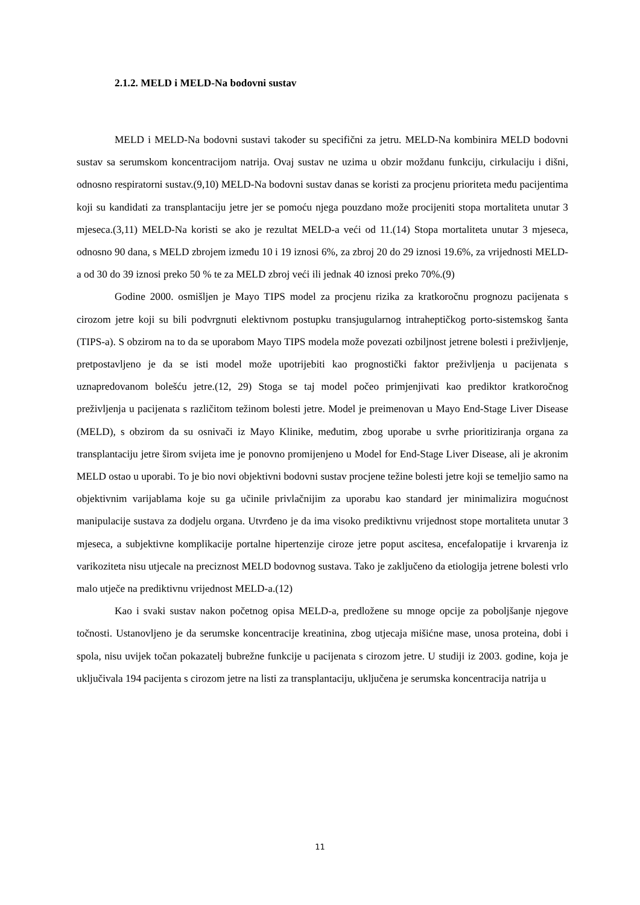2.1.2. MELD i MELD-Na bodovni sustav
MELD i MELD-Na bodovni sustavi također su specifični za jetru. MELD-Na kombinira MELD bodovni sustav sa serumskom koncentracijom natrija. Ovaj sustav ne uzima u obzir moždanu funkciju, cirkulaciju i dišni, odnosno respiratorni sustav.(9,10) MELD-Na bodovni sustav danas se koristi za procjenu prioriteta među pacijentima koji su kandidati za transplantaciju jetre jer se pomoću njega pouzdano može procijeniti stopa mortaliteta unutar 3 mjeseca.(3,11) MELD-Na koristi se ako je rezultat MELD-a veći od 11.(14) Stopa mortaliteta unutar 3 mjeseca, odnosno 90 dana, s MELD zbrojem između 10 i 19 iznosi 6%, za zbroj 20 do 29 iznosi 19.6%, za vrijednosti MELD-a od 30 do 39 iznosi preko 50 % te za MELD zbroj veći ili jednak 40 iznosi preko 70%.(9)
Godine 2000. osmišljen je Mayo TIPS model za procjenu rizika za kratkoročnu prognozu pacijenata s cirozom jetre koji su bili podvrgnuti elektivnom postupku transjugularnog intraheptičkog porto-sistemskog šanta (TIPS-a). S obzirom na to da se uporabom Mayo TIPS modela može povezati ozbiljnost jetrene bolesti i preživljenje, pretpostavljeno je da se isti model može upotrijebiti kao prognostički faktor preživljenja u pacijenata s uznapredovanom bolešću jetre.(12, 29) Stoga se taj model počeo primjenjivati kao prediktor kratkoročnog preživljenja u pacijenata s različitom težinom bolesti jetre. Model je preimenovan u Mayo End-Stage Liver Disease (MELD), s obzirom da su osnivači iz Mayo Klinike, međutim, zbog uporabe u svrhe prioritiziranja organa za transplantaciju jetre širom svijeta ime je ponovno promijenjeno u Model for End-Stage Liver Disease, ali je akronim MELD ostao u uporabi. To je bio novi objektivni bodovni sustav procjene težine bolesti jetre koji se temeljio samo na objektivnim varijablama koje su ga učinile privlačnijim za uporabu kao standard jer minimalizira mogućnost manipulacije sustava za dodjelu organa. Utvrđeno je da ima visoko prediktivnu vrijednost stope mortaliteta unutar 3 mjeseca, a subjektivne komplikacije portalne hipertenzije ciroze jetre poput ascitesa, encefalopatije i krvarenja iz varikoziteta nisu utjecale na preciznost MELD bodovnog sustava. Tako je zaključeno da etiologija jetrene bolesti vrlo malo utječe na prediktivnu vrijednost MELD-a.(12)
Kao i svaki sustav nakon početnog opisa MELD-a, predložene su mnoge opcije za poboljšanje njegove točnosti. Ustanovljeno je da serumske koncentracije kreatinina, zbog utjecaja mišićne mase, unosa proteina, dobi i spola, nisu uvijek točan pokazatelj bubrežne funkcije u pacijenata s cirozom jetre. U studiji iz 2003. godine, koja je uključivala 194 pacijenta s cirozom jetre na listi za transplantaciju, uključena je serumska koncentracija natrija u
11